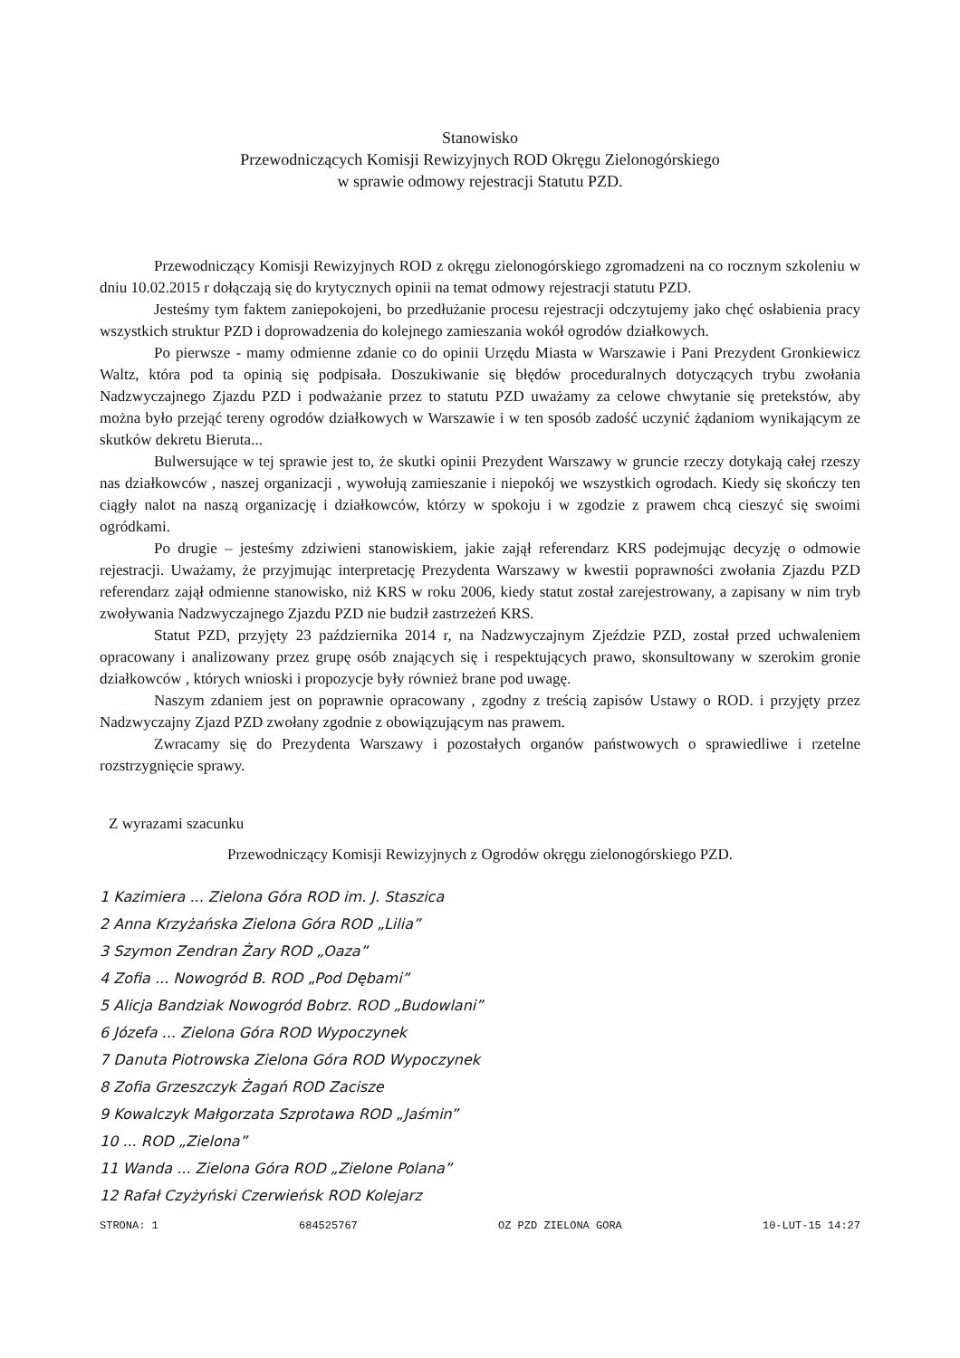Stanowisko
Przewodniczących Komisji Rewizyjnych ROD Okręgu Zielonogórskiego
w sprawie odmowy rejestracji Statutu PZD.
Przewodniczący Komisji Rewizyjnych ROD z okręgu zielonogórskiego zgromadzeni na co rocznym szkoleniu w dniu 10.02.2015 r dołączają się do krytycznych opinii na temat odmowy rejestracji statutu PZD.
Jesteśmy tym faktem zaniepokojeni, bo przedłużanie procesu rejestracji odczytujemy jako chęć osłabienia pracy wszystkich struktur PZD i doprowadzenia do kolejnego zamieszania wokół ogrodów działkowych.
Po pierwsze - mamy odmienne zdanie co do opinii Urzędu Miasta w Warszawie i Pani Prezydent Gronkiewicz Waltz, która pod ta opinią się podpisała. Doszukiwanie się błędów proceduralnych dotyczących trybu zwołania Nadzwyczajnego Zjazdu PZD i podważanie przez to statutu PZD uważamy za celowe chwytanie się pretekstów, aby można było przejąć tereny ogrodów działkowych w Warszawie i w ten sposób zadość uczynić żądaniom wynikającym ze skutków dekretu Bieruta...
Bulwersujące w tej sprawie jest to, że skutki opinii Prezydent Warszawy w gruncie rzeczy dotykają całej rzeszy nas działkowców , naszej organizacji , wywołują zamieszanie i niepokój we wszystkich ogrodach. Kiedy się skończy ten ciągły nalot na naszą organizację i działkowców, którzy w spokoju i w zgodzie z prawem chcą cieszyć się swoimi ogródkami.
Po drugie – jesteśmy zdziwieni stanowiskiem, jakie zajął referendarz KRS podejmując decyzję o odmowie rejestracji. Uważamy, że przyjmując interpretację Prezydenta Warszawy w kwestii poprawności zwołania Zjazdu PZD referendarz zajął odmienne stanowisko, niż KRS w roku 2006, kiedy statut został zarejestrowany, a zapisany w nim tryb zwoływania Nadzwyczajnego Zjazdu PZD nie budził zastrzeżeń KRS.
Statut PZD, przyjęty 23 października 2014 r, na Nadzwyczajnym Zjeździe PZD, został przed uchwaleniem opracowany i analizowany przez grupę osób znających się i respektujących prawo, skonsultowany w szerokim gronie działkowców , których wnioski i propozycje były również brane pod uwagę.
Naszym zdaniem jest on poprawnie opracowany , zgodny z treścią zapisów Ustawy o ROD. i przyjęty przez Nadzwyczajny Zjazd PZD zwołany zgodnie z obowiązującym nas prawem.
Zwracamy się do Prezydenta Warszawy i pozostałych organów państwowych o sprawiedliwe i rzetelne rozstrzygnięcie sprawy.
Z wyrazami szacunku
Przewodniczący Komisji Rewizyjnych z Ogrodów okręgu zielonogórskiego PZD.
1 Kazimiera ... Zielona Góra ROD im. J. Staszica
2 Anna Krzyżańska Zielona Góra ROD „Lilia”
3 Szymon Zendran Żary ROD „Oaza”
4 Zofia ... Nowogród B. ROD „Pod Dębami”
5 Alicja Bandziak Nowogród Bobrz. ROD „Budowlani”
6 Józefa ... Zielona Góra ROD Wypoczynek
7 Danuta Piotrowska Zielona Góra ROD Wypoczynek
8 Zofia Grzeszczyk Żagań ROD Zacisze
9 Kowalczyk Małgorzata Szprotawa ROD „Jaśmin”
10 ... ROD „Zielona”
11 Wanda ... Zielona Góra ROD „Zielone Polana”
12 Rafał Czyżyński Czerwieńsk ROD Kolejarz
STRONA: 1 684525767 OZ PZD ZIELONA GORA 10-LUT-15 14:27